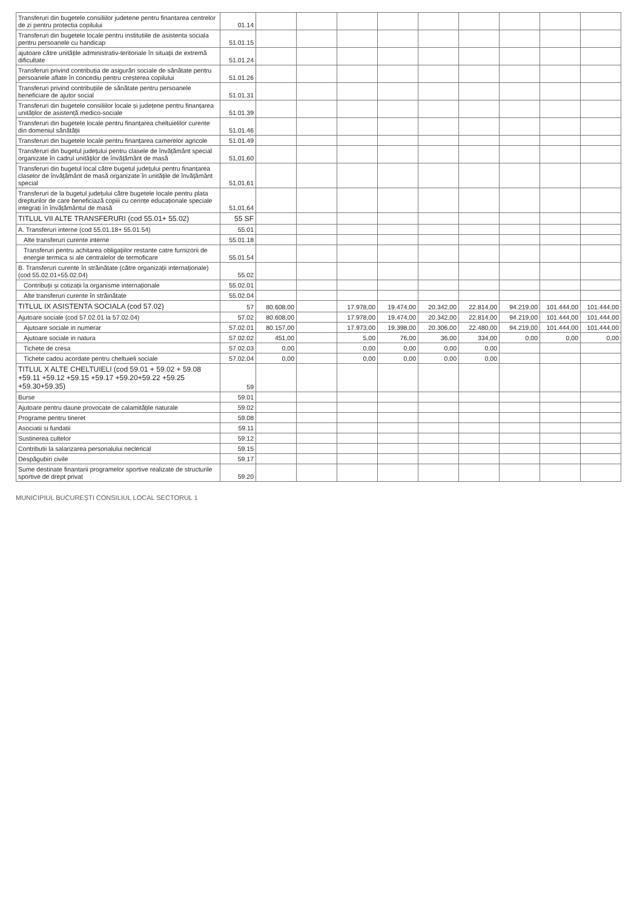| Transferuri din bugetele consiliilor judetene pentru finantarea centrelor de zi pentru protectia copilului | 01.14 | | | | | | | | | |
| Transferuri din bugetele locale pentru institutiile de asistenta sociala pentru persoanele cu handicap | 51.01.15 | | | | | | | | | |
| ajutoare către unitățile administrativ-teritoriale în situații de extremă dificultate | 51.01.24 | | | | | | | | | |
| Transferuri privind contribuția de asigurări sociale de sănătate pentru persoanele aflate în concediu pentru creșterea copilului | 51.01.26 | | | | | | | | | |
| Transferuri privind contribuțiile de sănătate pentru persoanele beneficiare de ajutor social | 51.01.31 | | | | | | | | | |
| Transferuri din bugetele consiliilor locale și județene pentru finanțarea unităților de asistență medico-sociale | 51.01.39 | | | | | | | | | |
| Transferuri din bugetele locale pentru finanțarea cheltuielilor curente din domeniul sănătății | 51.01.46 | | | | | | | | | |
| Transferuri din bugetele locale pentru finanțarea camerelor agricole | 51.01.49 | | | | | | | | | |
| Transferuri din bugetul județului pentru clasele de învățământ special organizate în cadrul unităților de învățământ de masă | 51,01,60 | | | | | | | | | |
| Transferuri din bugetul local către bugetul județului pentru finanțarea claselor de învățământ de masă organizate în unitățile de învățământ special | 51,01,61 | | | | | | | | | |
| Transferuri de la bugetul județului către bugetele locale pentru plata drepturilor de care beneficiază copiii cu cerințe educaționale speciale integrați în învățământul de masă | 51,01,64 | | | | | | | | | |
| TITLUL VII ALTE TRANSFERURI (cod 55.01+ 55.02) | 55 SF | | | | | | | | | |
| A. Transferuri interne (cod 55.01.18+ 55.01.54) | 55.01 | | | | | | | | | |
| Alte transferuri curente interne | 55.01.18 | | | | | | | | | |
| Transferuri pentru achitarea obligațiilor restante catre furnizorii de energie termica si ale centralelor de termoficare | 55.01.54 | | | | | | | | | |
| B. Transferuri curente în străinătate (către organizații internaționale) (cod 55.02.01+55.02.04) | 55.02 | | | | | | | | | |
| Contribuții și cotizații la organisme internaționale | 55.02.01 | | | | | | | | | |
| Alte transferuri curente în străinătate | 55.02.04 | | | | | | | | | |
| TITLUL IX ASISTENTA SOCIALA (cod 57.02) | 57 | 80.608,00 | | 17.978,00 | 19.474,00 | 20.342,00 | 22.814,00 | 94.219,00 | 101.444,00 | 101.444,00 |
| Ajutoare sociale (cod 57.02.01 la 57.02.04) | 57.02 | 80.608,00 | | 17.978,00 | 19.474,00 | 20.342,00 | 22.814,00 | 94.219,00 | 101.444,00 | 101.444,00 |
| Ajutoare sociale in numerar | 57.02.01 | 80.157,00 | | 17.973,00 | 19.398,00 | 20.306,00 | 22.480,00 | 94.219,00 | 101.444,00 | 101.444,00 |
| Ajutoare sociale in natura | 57.02.02 | 451,00 | | 5,00 | 76,00 | 36,00 | 334,00 | 0,00 | 0,00 | 0,00 |
| Tichete de cresa | 57.02.03 | 0,00 | | 0,00 | 0,00 | 0,00 | 0,00 | | | |
| Tichete cadou acordate pentru cheltuieli sociale | 57.02.04 | 0,00 | | 0,00 | 0,00 | 0,00 | 0,00 | | | |
| TITLUL X ALTE CHELTUIELI (cod 59.01 + 59.02 + 59.08 +59.11 +59.12 +59.15 +59.17 +59.20+59.22 +59.25 +59.30+59.35) | 59 | | | | | | | | | |
| Burse | 59.01 | | | | | | | | | |
| Ajutoare pentru daune provocate de calamitățile naturale | 59.02 | | | | | | | | | |
| Programe pentru tineret | 59.08 | | | | | | | | | |
| Asociatii si fundatii | 59.11 | | | | | | | | | |
| Sustinerea cultelor | 59.12 | | | | | | | | | |
| Contributii la salarizarea personalului neclerical | 59.15 | | | | | | | | | |
| Despăgubiri civile | 59.17 | | | | | | | | | |
| Sume destinate finantarii programelor sportive realizate de structurile sportive de drept privat | 59.20 | | | | | | | | | |
MUNICIPIUL BUCUREȘTI CONSILIUL LOCAL SECTORUL 1